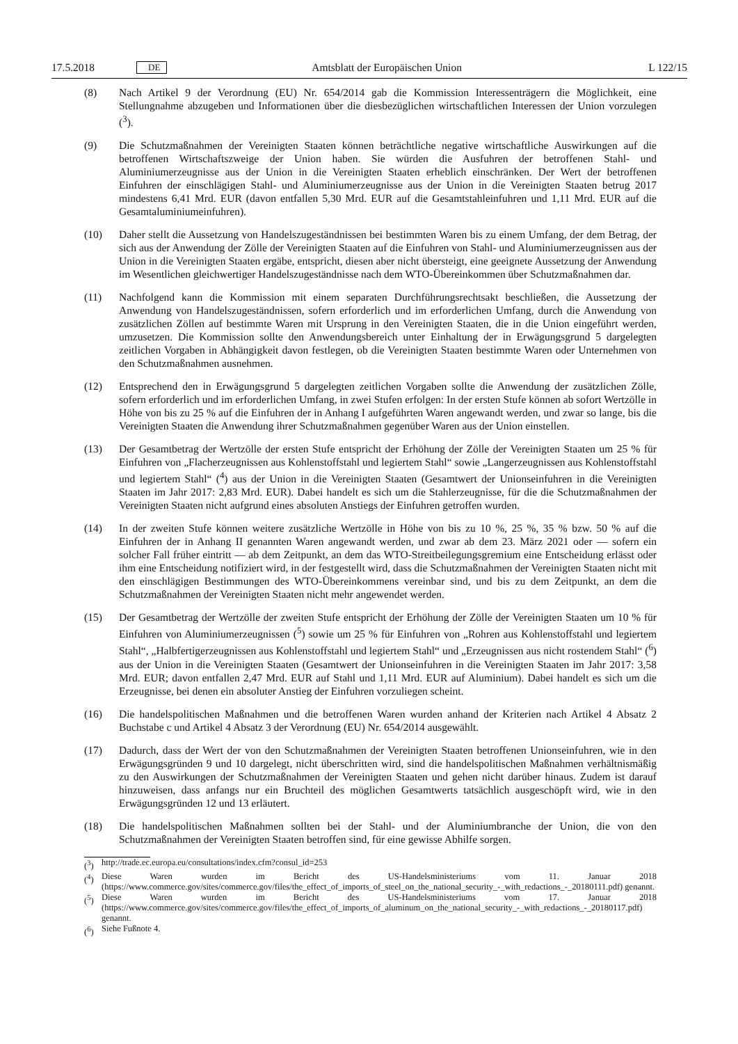17.5.2018 DE Amtsblatt der Europäischen Union L 122/15
(8) Nach Artikel 9 der Verordnung (EU) Nr. 654/2014 gab die Kommission Interessenträgern die Möglichkeit, eine Stellungnahme abzugeben und Informationen über die diesbezüglichen wirtschaftlichen Interessen der Union vorzulegen (<sup>3</sup>).
(9) Die Schutzmaßnahmen der Vereinigten Staaten können beträchtliche negative wirtschaftliche Auswirkungen auf die betroffenen Wirtschaftszweige der Union haben. Sie würden die Ausfuhren der betroffenen Stahl- und Aluminiumerzeugnisse aus der Union in die Vereinigten Staaten erheblich einschränken. Der Wert der betroffenen Einfuhren der einschlägigen Stahl- und Aluminiumerzeugnisse aus der Union in die Vereinigten Staaten betrug 2017 mindestens 6,41 Mrd. EUR (davon entfallen 5,30 Mrd. EUR auf die Gesamtstahleinfuhren und 1,11 Mrd. EUR auf die Gesamtaluminiumeinfuhren).
(10) Daher stellt die Aussetzung von Handelszugeständnissen bei bestimmten Waren bis zu einem Umfang, der dem Betrag, der sich aus der Anwendung der Zölle der Vereinigten Staaten auf die Einfuhren von Stahl- und Aluminiumerzeugnissen aus der Union in die Vereinigten Staaten ergäbe, entspricht, diesen aber nicht übersteigt, eine geeignete Aussetzung der Anwendung im Wesentlichen gleichwertiger Handelszugeständnisse nach dem WTO-Übereinkommen über Schutzmaßnahmen dar.
(11) Nachfolgend kann die Kommission mit einem separaten Durchführungsrechtsakt beschließen, die Aussetzung der Anwendung von Handelszugeständnissen, sofern erforderlich und im erforderlichen Umfang, durch die Anwendung von zusätzlichen Zöllen auf bestimmte Waren mit Ursprung in den Vereinigten Staaten, die in die Union eingeführt werden, umzusetzen. Die Kommission sollte den Anwendungsbereich unter Einhaltung der in Erwägungsgrund 5 dargelegten zeitlichen Vorgaben in Abhängigkeit davon festlegen, ob die Vereinigten Staaten bestimmte Waren oder Unternehmen von den Schutzmaßnahmen ausnehmen.
(12) Entsprechend den in Erwägungsgrund 5 dargelegten zeitlichen Vorgaben sollte die Anwendung der zusätzlichen Zölle, sofern erforderlich und im erforderlichen Umfang, in zwei Stufen erfolgen: In der ersten Stufe können ab sofort Wertzölle in Höhe von bis zu 25 % auf die Einfuhren der in Anhang I aufgeführten Waren angewandt werden, und zwar so lange, bis die Vereinigten Staaten die Anwendung ihrer Schutzmaßnahmen gegenüber Waren aus der Union einstellen.
(13) Der Gesamtbetrag der Wertzölle der ersten Stufe entspricht der Erhöhung der Zölle der Vereinigten Staaten um 25 % für Einfuhren von „Flacherzeugnissen aus Kohlenstoffstahl und legiertem Stahl“ sowie „Langerzeugnissen aus Kohlenstoffstahl und legiertem Stahl“ (<sup>4</sup>) aus der Union in die Vereinigten Staaten (Gesamtwert der Unionseinfuhren in die Vereinigten Staaten im Jahr 2017: 2,83 Mrd. EUR). Dabei handelt es sich um die Stahlerzeugnisse, für die die Schutzmaßnahmen der Vereinigten Staaten nicht aufgrund eines absoluten Anstiegs der Einfuhren getroffen wurden.
(14) In der zweiten Stufe können weitere zusätzliche Wertzölle in Höhe von bis zu 10 %, 25 %, 35 % bzw. 50 % auf die Einfuhren der in Anhang II genannten Waren angewandt werden, und zwar ab dem 23. März 2021 oder — sofern ein solcher Fall früher eintritt — ab dem Zeitpunkt, an dem das WTO-Streitbeilegungsgremium eine Entscheidung erlässt oder ihm eine Entscheidung notifiziert wird, in der festgestellt wird, dass die Schutzmaßnahmen der Vereinigten Staaten nicht mit den einschlägigen Bestimmungen des WTO-Übereinkommens vereinbar sind, und bis zu dem Zeitpunkt, an dem die Schutzmaßnahmen der Vereinigten Staaten nicht mehr angewendet werden.
(15) Der Gesamtbetrag der Wertzölle der zweiten Stufe entspricht der Erhöhung der Zölle der Vereinigten Staaten um 10 % für Einfuhren von Aluminiumerzeugnissen (<sup>5</sup>) sowie um 25 % für Einfuhren von „Rohren aus Kohlenstoffstahl und legiertem Stahl“, „Halbfertigerzeugnissen aus Kohlenstoffstahl und legiertem Stahl“ und „Erzeugnissen aus nicht rostendem Stahl“ (<sup>6</sup>) aus der Union in die Vereinigten Staaten (Gesamtwert der Unionseinfuhren in die Vereinigten Staaten im Jahr 2017: 3,58 Mrd. EUR; davon entfallen 2,47 Mrd. EUR auf Stahl und 1,11 Mrd. EUR auf Aluminium). Dabei handelt es sich um die Erzeugnisse, bei denen ein absoluter Anstieg der Einfuhren vorzuliegen scheint.
(16) Die handelspolitischen Maßnahmen und die betroffenen Waren wurden anhand der Kriterien nach Artikel 4 Absatz 2 Buchstabe c und Artikel 4 Absatz 3 der Verordnung (EU) Nr. 654/2014 ausgewählt.
(17) Dadurch, dass der Wert der von den Schutzmaßnahmen der Vereinigten Staaten betroffenen Unionseinfuhren, wie in den Erwägungsgründen 9 und 10 dargelegt, nicht überschritten wird, sind die handelspolitischen Maßnahmen verhältnismäßig zu den Auswirkungen der Schutzmaßnahmen der Vereinigten Staaten und gehen nicht darüber hinaus. Zudem ist darauf hinzuweisen, dass anfangs nur ein Bruchteil des möglichen Gesamtwerts tatsächlich ausgeschöpft wird, wie in den Erwägungsgründen 12 und 13 erläutert.
(18) Die handelspolitischen Maßnahmen sollten bei der Stahl- und der Aluminiumbranche der Union, die von den Schutzmaßnahmen der Vereinigten Staaten betroffen sind, für eine gewisse Abhilfe sorgen.
(<sup>3</sup>) http://trade.ec.europa.eu/consultations/index.cfm?consul_id=253
(<sup>4</sup>) Diese Waren wurden im Bericht des US-Handelsministeriums vom 11. Januar 2018 (https://www.commerce.gov/sites/commerce.gov/files/the_effect_of_imports_of_steel_on_the_national_security_-_with_redactions_-_20180111.pdf) genannt.
(<sup>5</sup>) Diese Waren wurden im Bericht des US-Handelsministeriums vom 17. Januar 2018 (https://www.commerce.gov/sites/commerce.gov/files/the_effect_of_imports_of_aluminum_on_the_national_security_-_with_redactions_-_20180117.pdf) genannt.
(<sup>6</sup>) Siehe Fußnote 4.